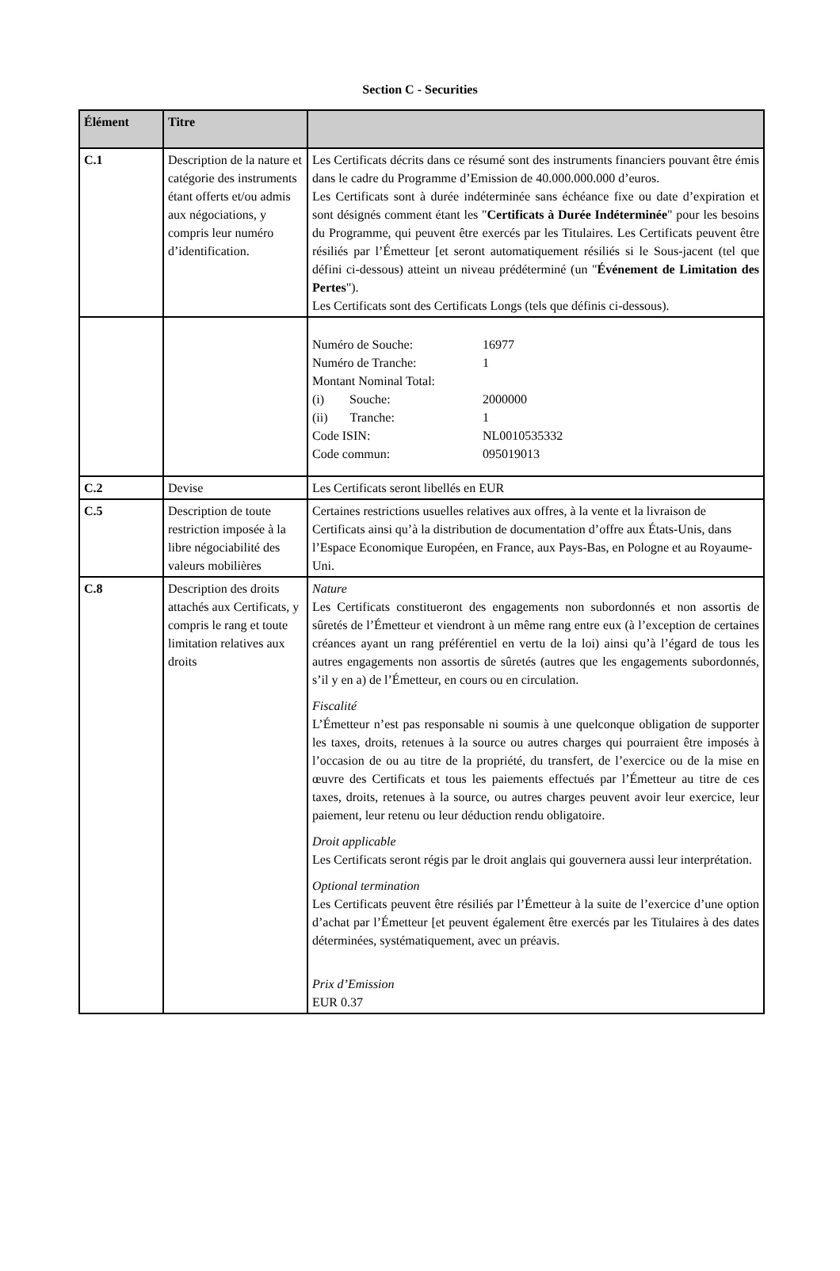Section C - Securities
| Élément | Titre | |
| --- | --- | --- |
| C.1 | Description de la nature et catégorie des instruments étant offerts et/ou admis aux négociations, y compris leur numéro d’identification. | Les Certificats décrits dans ce résumé sont des instruments financiers pouvant être émis dans le cadre du Programme d’Emission de 40.000.000.000 d’euros. Les Certificats sont à durée indéterminée sans échéance fixe ou date d’expiration et sont désignés comment étant les " Certificats à Durée Indéterminée " pour les besoins du Programme, qui peuvent être exercés par les Titulaires. Les Certificats peuvent être résiliés par l’Émetteur [et seront automatiquement résiliés si le Sous-jacent (tel que défini ci-dessous) atteint un niveau prédéterminé (un " Événement de Limitation des Pertes "). Les Certificats sont des Certificats Longs (tels que définis ci-dessous). |
| | | / Numéro de Souche: / 16977 / / Numéro de Tranche: / 1 / / Montant Nominal Total: / / / (i) Souche: / 2000000 / / (ii) Tranche: / 1 / / Code ISIN: / NL0010535332 / / Code commun: / 095019013 / |
| C.2 | Devise | Les Certificats seront libellés en EUR |
| C.5 | Description de toute restriction imposée à la libre négociabilité des valeurs mobilières | Certaines restrictions usuelles relatives aux offres, à la vente et la livraison de Certificats ainsi qu’à la distribution de documentation d’offre aux États-Unis, dans l’Espace Economique Européen, en France, aux Pays-Bas, en Pologne et au Royaume-Uni. |
| C.8 | Description des droits attachés aux Certificats, y compris le rang et toute limitation relatives aux droits | Nature Les Certificats constitueront des engagements non subordonnés et non assortis de sûretés de l’Émetteur et viendront à un même rang entre eux (à l’exception de certaines créances ayant un rang préférentiel en vertu de la loi) ainsi qu’à l’égard de tous les autres engagements non assortis de sûretés (autres que les engagements subordonnés, s’il y en a) de l’Émetteur, en cours ou en circulation. Fiscalité L’Émetteur n’est pas responsable ni soumis à une quelconque obligation de supporter les taxes, droits, retenues à la source ou autres charges qui pourraient être imposés à l’occasion de ou au titre de la propriété, du transfert, de l’exercice ou de la mise en œuvre des Certificats et tous les paiements effectués par l’Émetteur au titre de ces taxes, droits, retenues à la source, ou autres charges peuvent avoir leur exercice, leur paiement, leur retenu ou leur déduction rendu obligatoire. Droit applicable Les Certificats seront régis par le droit anglais qui gouvernera aussi leur interprétation. Optional termination Les Certificats peuvent être résiliés par l’Émetteur à la suite de l’exercice d’une option d’achat par l’Émetteur [et peuvent également être exercés par les Titulaires à des dates déterminées, systématiquement, avec un préavis. Prix d’Emission EUR 0.37 |